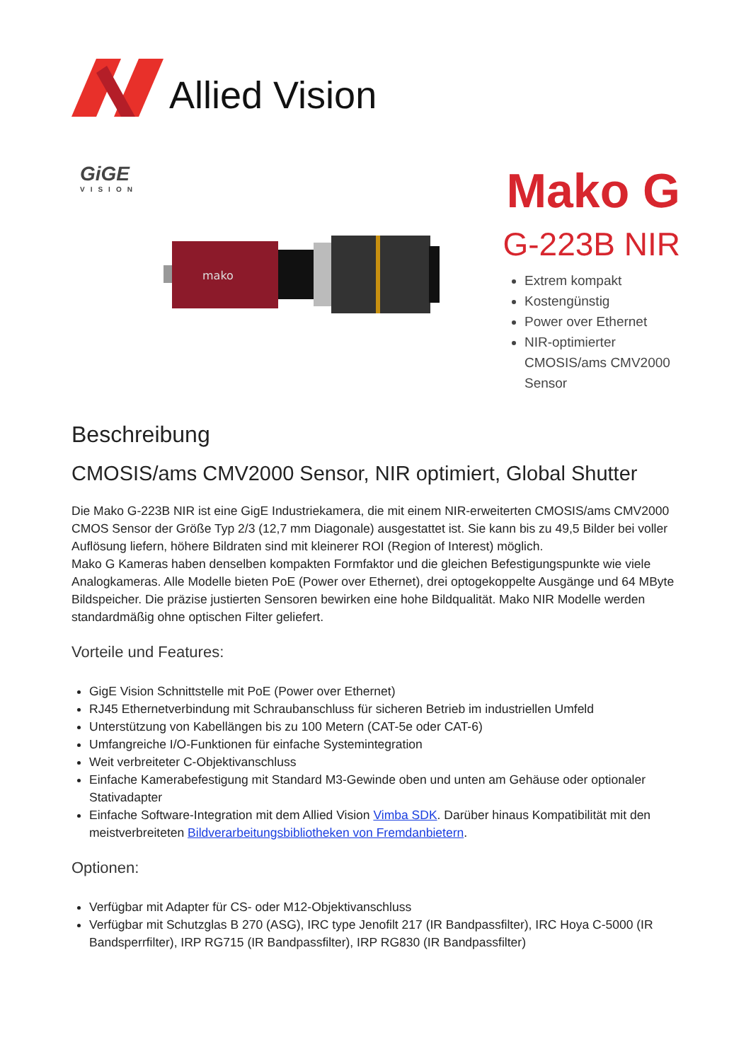Allied Vision
GiGE
VISION
mako
Mako G
G-223B NIR
Extrem kompakt
Kostengünstig
Power over Ethernet
NIR-optimierter CMOSIS/ams CMV2000 Sensor
Beschreibung
CMOSIS/ams CMV2000 Sensor, NIR optimiert, Global Shutter
Die Mako G-223B NIR ist eine GigE Industriekamera, die mit einem NIR-erweiterten CMOSIS/ams CMV2000 CMOS Sensor der Größe Typ 2/3 (12,7 mm Diagonale) ausgestattet ist. Sie kann bis zu 49,5 Bilder bei voller Auflösung liefern, höhere Bildraten sind mit kleinerer ROI (Region of Interest) möglich.
Mako G Kameras haben denselben kompakten Formfaktor und die gleichen Befestigungspunkte wie viele Analogkameras. Alle Modelle bieten PoE (Power over Ethernet), drei optogekoppelte Ausgänge und 64 MByte Bildspeicher. Die präzise justierten Sensoren bewirken eine hohe Bildqualität. Mako NIR Modelle werden standardmäßig ohne optischen Filter geliefert.
Vorteile und Features:
GigE Vision Schnittstelle mit PoE (Power over Ethernet)
RJ45 Ethernetverbindung mit Schraubanschluss für sicheren Betrieb im industriellen Umfeld
Unterstützung von Kabellängen bis zu 100 Metern (CAT-5e oder CAT-6)
Umfangreiche I/O-Funktionen für einfache Systemintegration
Weit verbreiteter C-Objektivanschluss
Einfache Kamerabefestigung mit Standard M3-Gewinde oben und unten am Gehäuse oder optionaler Stativadapter
Einfache Software-Integration mit dem Allied Vision Vimba SDK. Darüber hinaus Kompatibilität mit den meistverbreiteten Bildverarbeitungsbibliotheken von Fremdanbietern.
Optionen:
Verfügbar mit Adapter für CS- oder M12-Objektivanschluss
Verfügbar mit Schutzglas B 270 (ASG), IRC type Jenofilt 217 (IR Bandpassfilter), IRC Hoya C-5000 (IR Bandsperrfilter), IRP RG715 (IR Bandpassfilter), IRP RG830 (IR Bandpassfilter)